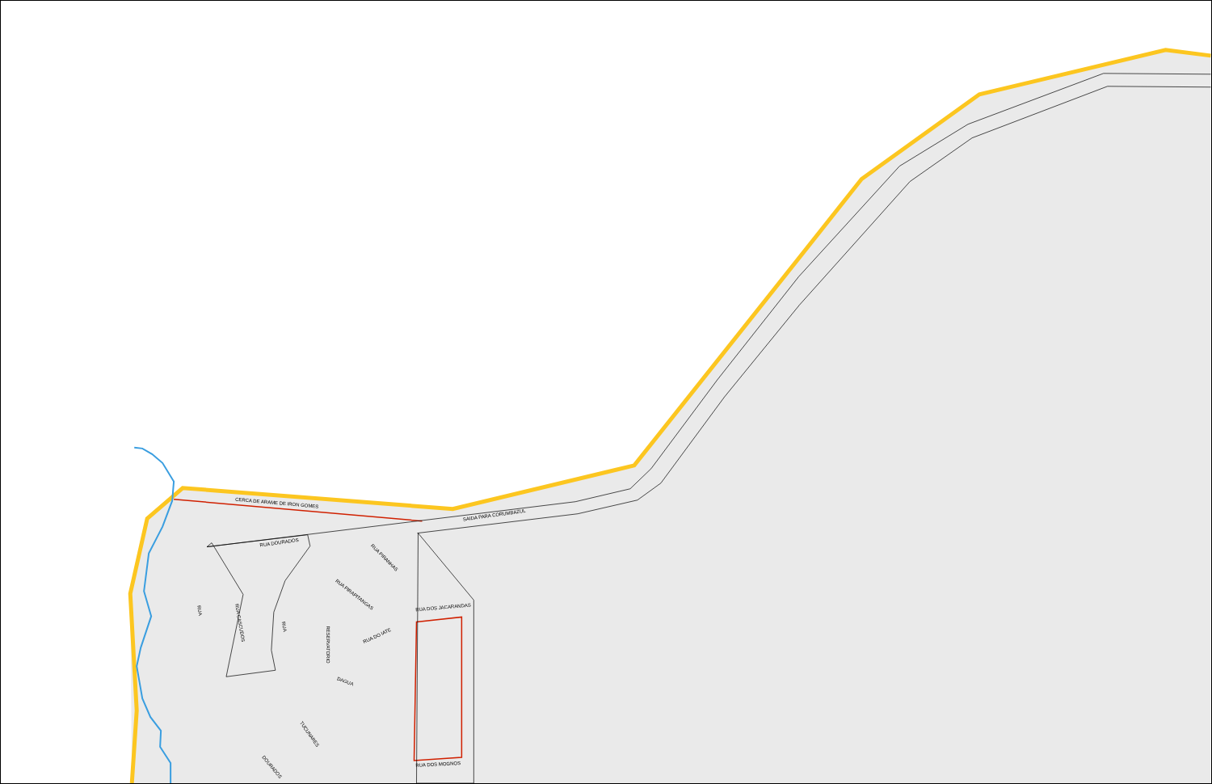CERCA DE ARAME DE IRON GOMES
SAIDA PARA CORUMBAZUL
RUA DOURADOS
RUA PIRANHAS
RUA PIRAPITANGAS
RUA DO IATE
RESERVATORIO
DAGUA
RUA DOS JACARANDAS
RUA DOS MOGNOS
RUA
RUA CASCUDOS
RUA
TUCUNARES
DOURADOS